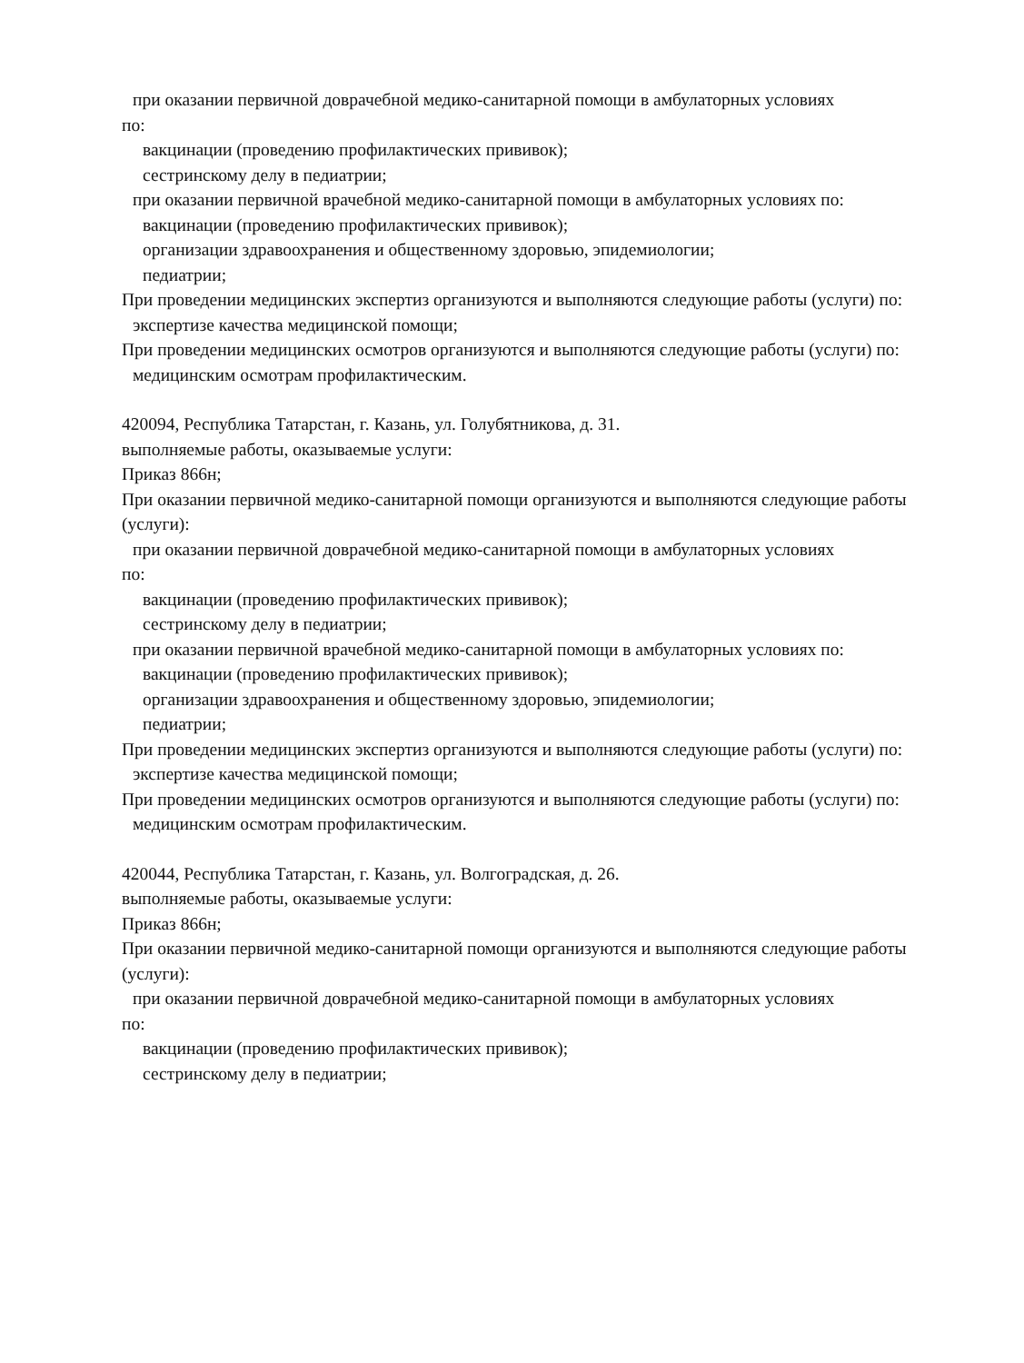при оказании первичной доврачебной медико-санитарной помощи в амбулаторных условиях
по:
вакцинации (проведению профилактических прививок);
сестринскому делу в педиатрии;
при оказании первичной врачебной медико-санитарной помощи в амбулаторных условиях по:
вакцинации (проведению профилактических прививок);
организации здравоохранения и общественному здоровью, эпидемиологии;
педиатрии;
При проведении медицинских экспертиз организуются и выполняются следующие работы (услуги) по:
экспертизе качества медицинской помощи;
При проведении медицинских осмотров организуются и выполняются следующие работы (услуги) по:
медицинским осмотрам профилактическим.
420094, Республика Татарстан, г. Казань, ул. Голубятникова, д. 31.
выполняемые работы, оказываемые услуги:
Приказ 866н;
При оказании первичной медико-санитарной помощи организуются и выполняются следующие работы (услуги):
при оказании первичной доврачебной медико-санитарной помощи в амбулаторных условиях
по:
вакцинации (проведению профилактических прививок);
сестринскому делу в педиатрии;
при оказании первичной врачебной медико-санитарной помощи в амбулаторных условиях по:
вакцинации (проведению профилактических прививок);
организации здравоохранения и общественному здоровью, эпидемиологии;
педиатрии;
При проведении медицинских экспертиз организуются и выполняются следующие работы (услуги) по:
экспертизе качества медицинской помощи;
При проведении медицинских осмотров организуются и выполняются следующие работы (услуги) по:
медицинским осмотрам профилактическим.
420044, Республика Татарстан, г. Казань, ул. Волгоградская, д. 26.
выполняемые работы, оказываемые услуги:
Приказ 866н;
При оказании первичной медико-санитарной помощи организуются и выполняются следующие работы (услуги):
при оказании первичной доврачебной медико-санитарной помощи в амбулаторных условиях
по:
вакцинации (проведению профилактических прививок);
сестринскому делу в педиатрии;